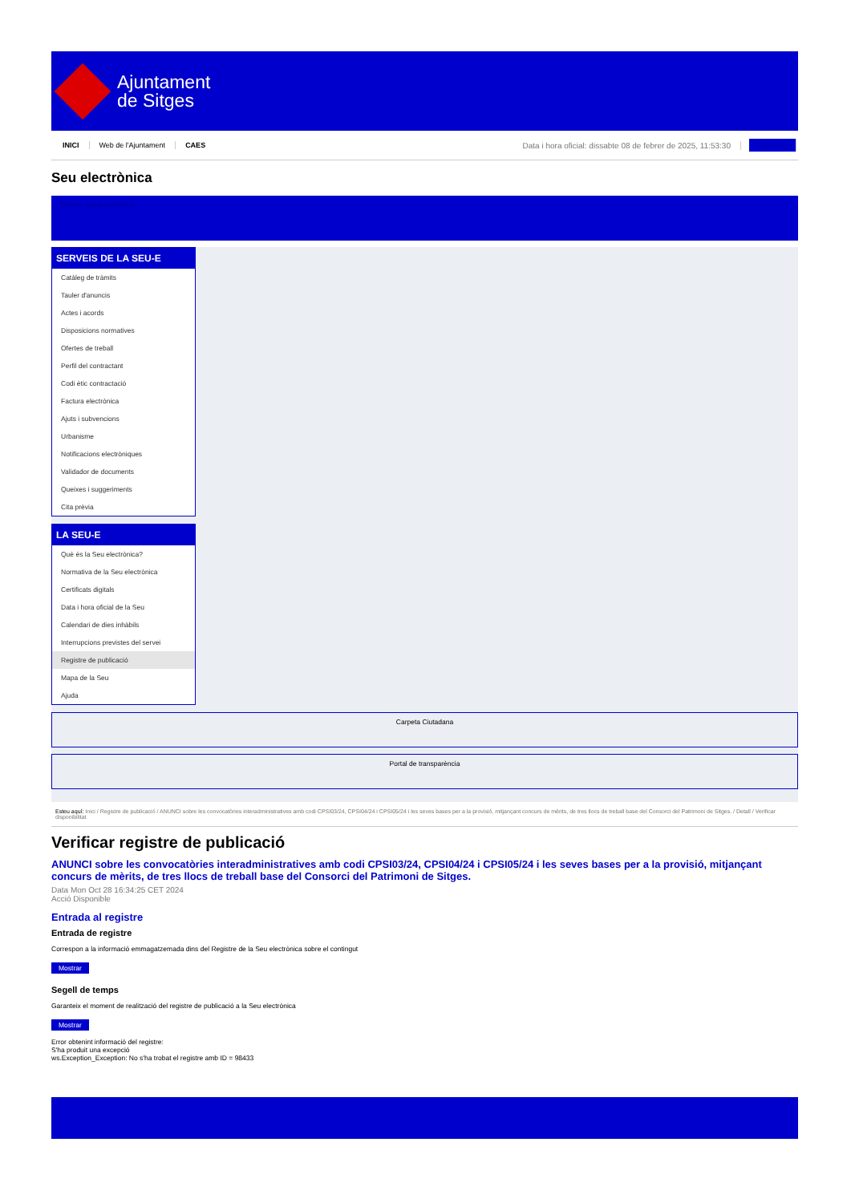Ajuntament
de Sitges
INICI Web de l'Ajuntament CAES Data i hora oficial: dissabte 08 de febrer de 2025, 11:53:30 Directoris
Seu electrònica
Obtenir còpia autèntica
SERVEIS DE LA SEU-E
Catàleg de tràmits
Tauler d'anuncis
Actes i acords
Disposicions normatives
Ofertes de treball
Perfil del contractant
Codi ètic contractació
Factura electrònica
Ajuts i subvencions
Urbanisme
Notificacions electròniques
Validador de documents
Queixes i suggeriments
Cita prèvia
LA SEU-E
Què és la Seu electrònica?
Normativa de la Seu electrònica
Certificats digitals
Data i hora oficial de la Seu
Calendari de dies inhàbils
Interrupcions previstes del servei
Registre de publicació
Mapa de la Seu
Ajuda
Carpeta Ciutadana
Portal de transparència
Esteu aquí: Inici / Registre de publicació / ANUNCI sobre les convocatòries interadministratives amb codi CPSI03/24, CPSI04/24 i CPSI05/24 i les seves bases per a la provisió, mitjançant concurs de mèrits, de tres llocs de treball base del Consorci del Patrimoni de Sitges. / Detall / Verificar disponibilitat
Verificar registre de publicació
ANUNCI sobre les convocatòries interadministratives amb codi CPSI03/24, CPSI04/24 i CPSI05/24 i les seves bases per a la provisió, mitjançant concurs de mèrits, de tres llocs de treball base del Consorci del Patrimoni de Sitges.
Data Mon Oct 28 16:34:25 CET 2024
Acció Disponible
Entrada al registre
Entrada de registre
Correspon a la informació emmagatzemada dins del Registre de la Seu electrònica sobre el contingut
Mostrar
Segell de temps
Garanteix el moment de realització del registre de publicació a la Seu electrònica
Mostrar
Error obtenint informació del registre:
S'ha produit una excepció
ws.Exception_Exception: No s'ha trobat el registre amb ID = 98433